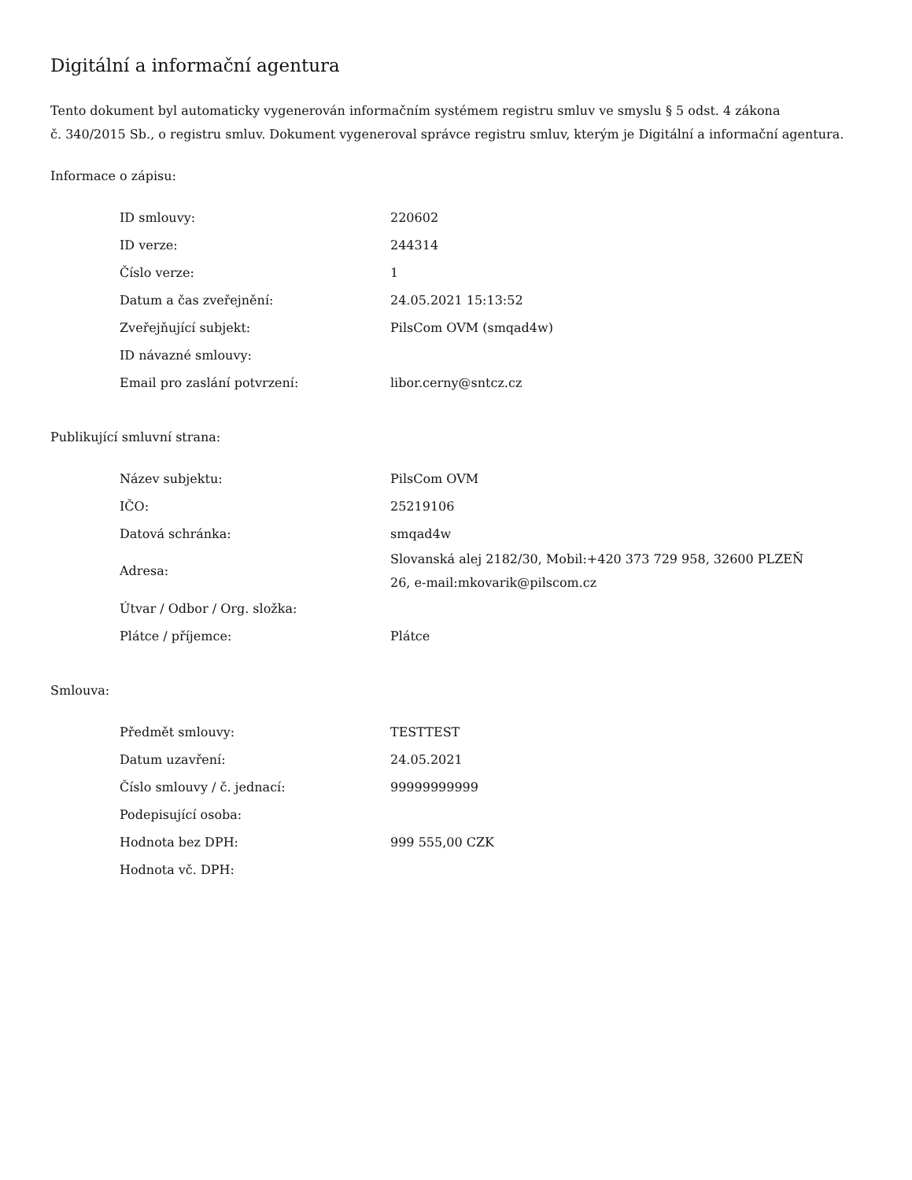Digitální a informační agentura
Tento dokument byl automaticky vygenerován informačním systémem registru smluv ve smyslu § 5 odst. 4 zákona
č. 340/2015 Sb., o registru smluv. Dokument vygeneroval správce registru smluv, kterým je Digitální a informační agentura.
Informace o zápisu:
| ID smlouvy: | 220602 |
| ID verze: | 244314 |
| Číslo verze: | 1 |
| Datum a čas zveřejnění: | 24.05.2021 15:13:52 |
| Zveřejňující subjekt: | PilsCom OVM (smqad4w) |
| ID návazné smlouvy: | |
| Email pro zaslání potvrzení: | libor.cerny@sntcz.cz |
Publikující smluvní strana:
| Název subjektu: | PilsCom OVM |
| IČO: | 25219106 |
| Datová schránka: | smqad4w |
| Adresa: | Slovanská alej 2182/30, Mobil:+420 373 729 958, 32600 PLZEŇ 26, e-mail:mkovarik@pilscom.cz |
| Útvar / Odbor / Org. složka: | |
| Plátce / příjemce: | Plátce |
Smlouva:
| Předmět smlouvy: | TESTTEST |
| Datum uzavření: | 24.05.2021 |
| Číslo smlouvy / č. jednací: | 99999999999 |
| Podepisující osoba: | |
| Hodnota bez DPH: | 999 555,00 CZK |
| Hodnota vč. DPH: | |